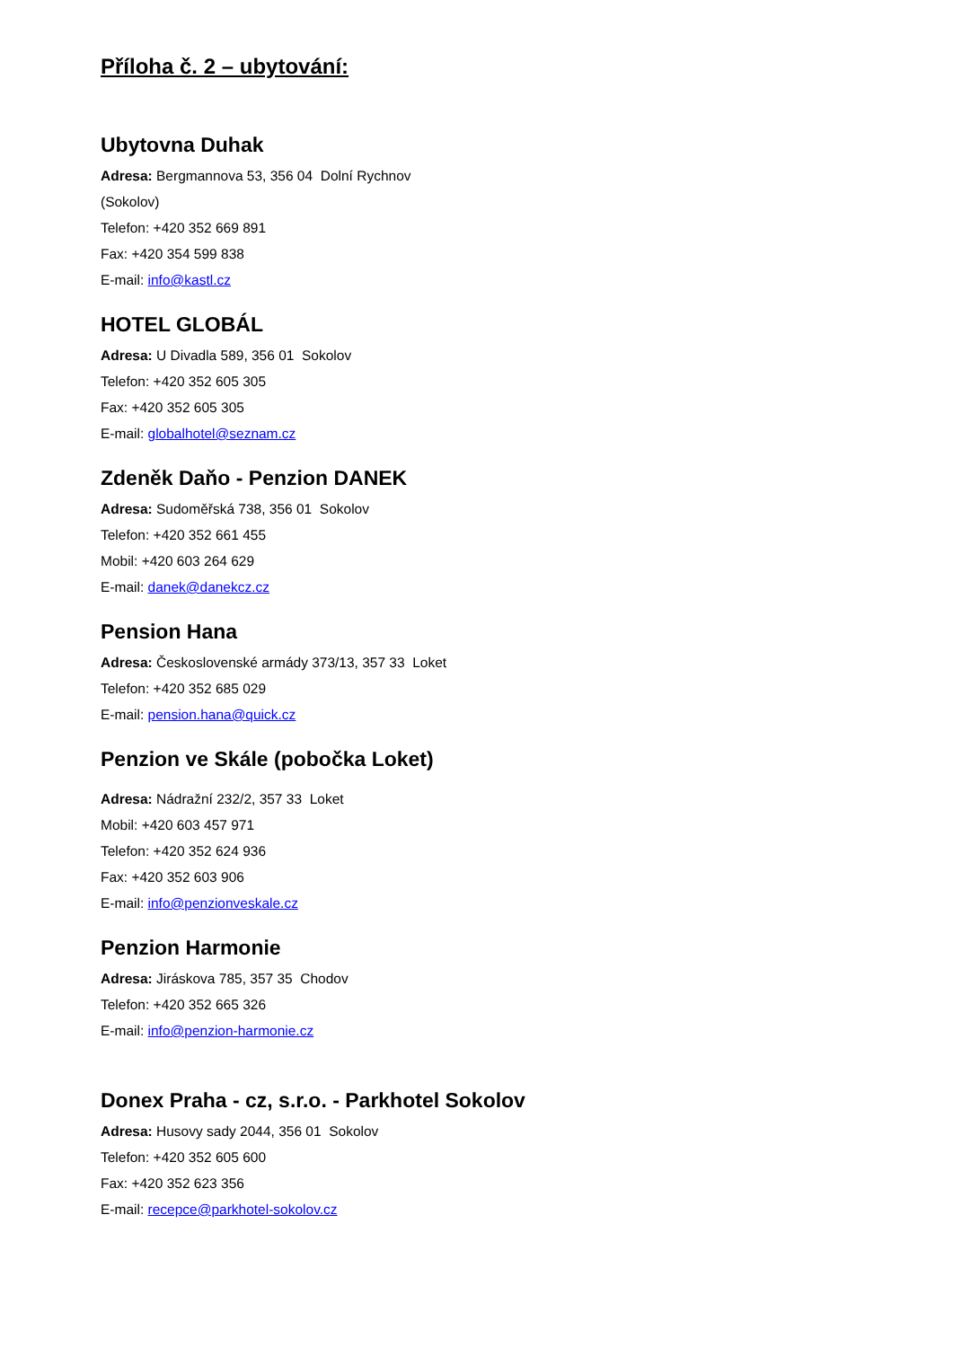Příloha č. 2 – ubytování:
Ubytovna Duhak
Adresa: Bergmannova 53, 356 04 Dolní Rychnov
(Sokolov)
Telefon: +420 352 669 891
Fax: +420 354 599 838
E-mail: info@kastl.cz
HOTEL GLOBÁL
Adresa: U Divadla 589, 356 01 Sokolov
Telefon: +420 352 605 305
Fax: +420 352 605 305
E-mail: globalhotel@seznam.cz
Zdeněk Daňo - Penzion DANEK
Adresa: Sudoměřská 738, 356 01 Sokolov
Telefon: +420 352 661 455
Mobil: +420 603 264 629
E-mail: danek@danekcz.cz
Pension Hana
Adresa: Československé armády 373/13, 357 33 Loket
Telefon: +420 352 685 029
E-mail: pension.hana@quick.cz
Penzion ve Skále (pobočka Loket)
Adresa: Nádražní 232/2, 357 33 Loket
Mobil: +420 603 457 971
Telefon: +420 352 624 936
Fax: +420 352 603 906
E-mail: info@penzionveskale.cz
Penzion Harmonie
Adresa: Jiráskova 785, 357 35 Chodov
Telefon: +420 352 665 326
E-mail: info@penzion-harmonie.cz
Donex Praha - cz, s.r.o. - Parkhotel Sokolov
Adresa: Husovy sady 2044, 356 01 Sokolov
Telefon: +420 352 605 600
Fax: +420 352 623 356
E-mail: recepce@parkhotel-sokolov.cz